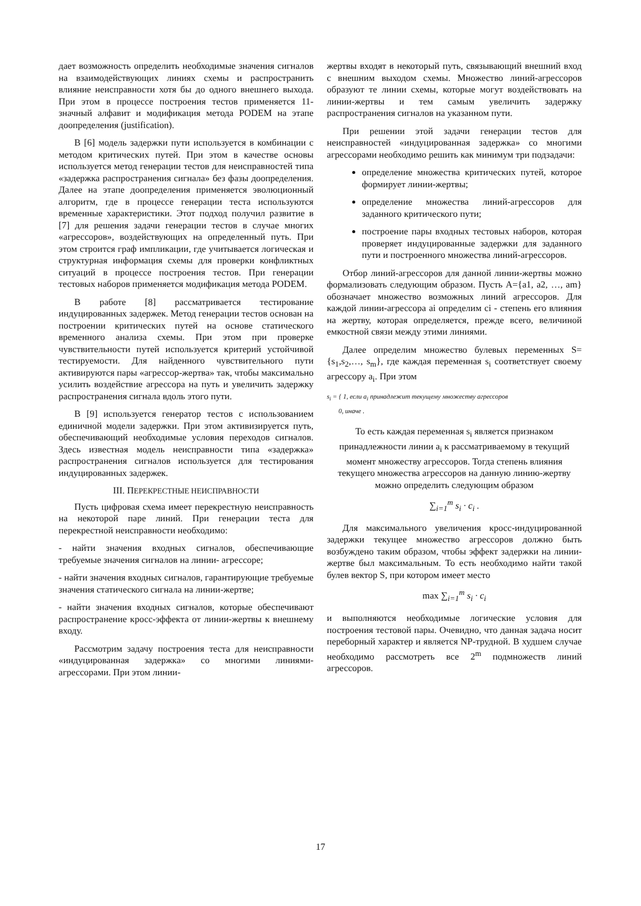дает возможность определить необходимые значения сигналов на взаимодействующих линиях схемы и распространить влияние неисправности хотя бы до одного внешнего выхода. При этом в процессе построения тестов применяется 11-значный алфавит и модификация метода PODEM на этапе доопределения (justification).
В [6] модель задержки пути используется в комбинации с методом критических путей. При этом в качестве основы используется метод генерации тестов для неисправностей типа «задержка распространения сигнала» без фазы доопределения. Далее на этапе доопределения применяется эволюционный алгоритм, где в процессе генерации теста используются временные характеристики. Этот подход получил развитие в [7] для решения задачи генерации тестов в случае многих «агрессоров», воздействующих на определенный путь. При этом строится граф импликации, где учитывается логическая и структурная информация схемы для проверки конфликтных ситуаций в процессе построения тестов. При генерации тестовых наборов применяется модификация метода PODEM.
В работе [8] рассматривается тестирование индуцированных задержек. Метод генерации тестов основан на построении критических путей на основе статического временного анализа схемы. При этом при проверке чувствительности путей используется критерий устойчивой тестируемости. Для найденного чувствительного пути активируются пары «агрессор-жертва» так, чтобы максимально усилить воздействие агрессора на путь и увеличить задержку распространения сигнала вдоль этого пути.
В [9] используется генератор тестов с использованием единичной модели задержки. При этом активизируется путь, обеспечивающий необходимые условия переходов сигналов. Здесь известная модель неисправности типа «задержка» распространения сигналов используется для тестирования индуцированных задержек.
III. ПЕРЕКРЕСТНЫЕ НЕИСПРАВНОСТИ
Пусть цифровая схема имеет перекрестную неисправность на некоторой паре линий. При генерации теста для перекрестной неисправности необходимо:
- найти значения входных сигналов, обеспечивающие требуемые значения сигналов на линии- агрессоре;
- найти значения входных сигналов, гарантирующие требуемые значения статического сигнала на линии-жертве;
- найти значения входных сигналов, которые обеспечивают распространение кросс-эффекта от линии-жертвы к внешнему входу.
Рассмотрим задачу построения теста для неисправности «индуцированная задержка» со многими линиями-агрессорами. При этом линии-
жертвы входят в некоторый путь, связывающий внешний вход с внешним выходом схемы. Множество линий-агрессоров образуют те линии схемы, которые могут воздействовать на линии-жертвы и тем самым увеличить задержку распространения сигналов на указанном пути.
При решении этой задачи генерации тестов для неисправностей «индуцированная задержка» со многими агрессорами необходимо решить как минимум три подзадачи:
определение множества критических путей, которое формирует линии-жертвы;
определение множества линий-агрессоров для заданного критического пути;
построение пары входных тестовых наборов, которая проверяет индуцированные задержки для заданного пути и построенного множества линий-агрессоров.
Отбор линий-агрессоров для данной линии-жертвы можно формализовать следующим образом. Пусть A={a1, a2, …, am} обозначает множество возможных линий агрессоров. Для каждой линии-агрессора ai определим ci - степень его влияния на жертву, которая определяется, прежде всего, величиной емкостной связи между этими линиями.
Далее определим множество булевых переменных S={s<sub>1</sub>,s<sub>2</sub>,…, s<sub>m</sub>}, где каждая переменная s<sub>i</sub> соответствует своему агрессору a<sub>i</sub>. При этом
s<sub>i</sub> = { 1, если a<sub>i</sub> принадлежит текущему множеству агрессоров
0, иначе .
То есть каждая переменная s<sub>i</sub> является признаком принадлежности линии a<sub>i</sub> к рассматриваемому в текущий момент множеству агрессоров. Тогда степень влияния текущего множества агрессоров на данную линию-жертву можно определить следующим образом
∑<sub>i=1</sub><sup>m</sup> s<sub>i</sub> · c<sub>i</sub> .
Для максимального увеличения кросс-индуцированной задержки текущее множество агрессоров должно быть возбуждено таким образом, чтобы эффект задержки на линии-жертве был максимальным. То есть необходимо найти такой булев вектор S, при котором имеет место
max ∑<sub>i=1</sub><sup>m</sup> s<sub>i</sub> · c<sub>i</sub>
и выполняются необходимые логические условия для построения тестовой пары. Очевидно, что данная задача носит переборный характер и является NP-трудной. В худшем случае необходимо рассмотреть все 2<sup>m</sup> подмножеств линий агрессоров.
17